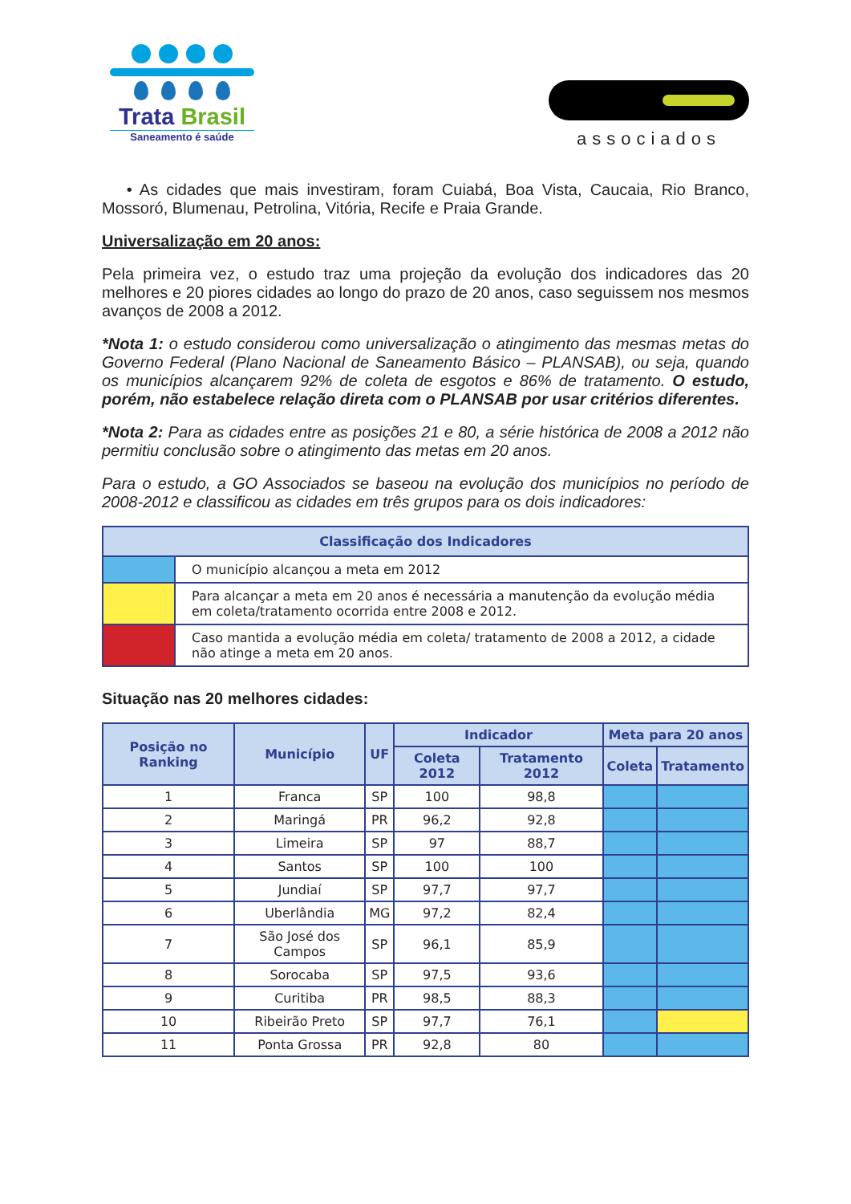Trata Brasil
Saneamento é saúde
associados
• As cidades que mais investiram, foram Cuiabá, Boa Vista, Caucaia, Rio Branco, Mossoró, Blumenau, Petrolina, Vitória, Recife e Praia Grande.
Universalização em 20 anos:
Pela primeira vez, o estudo traz uma projeção da evolução dos indicadores das 20 melhores e 20 piores cidades ao longo do prazo de 20 anos, caso seguissem nos mesmos avanços de 2008 a 2012.
*Nota 1: o estudo considerou como universalização o atingimento das mesmas metas do Governo Federal (Plano Nacional de Saneamento Básico – PLANSAB), ou seja, quando os municípios alcançarem 92% de coleta de esgotos e 86% de tratamento. O estudo, porém, não estabelece relação direta com o PLANSAB por usar critérios diferentes.
*Nota 2: Para as cidades entre as posições 21 e 80, a série histórica de 2008 a 2012 não permitiu conclusão sobre o atingimento das metas em 20 anos.
Para o estudo, a GO Associados se baseou na evolução dos municípios no período de 2008-2012 e classificou as cidades em três grupos para os dois indicadores:
| Classificação dos Indicadores | |
| --- | --- |
| | O município alcançou a meta em 2012 |
| | Para alcançar a meta em 20 anos é necessária a manutenção da evolução média em coleta/tratamento ocorrida entre 2008 e 2012. |
| | Caso mantida a evolução média em coleta/ tratamento de 2008 a 2012, a cidade não atinge a meta em 20 anos. |
Situação nas 20 melhores cidades:
| Posição no Ranking | Município | UF | Indicador | | Meta para 20 anos | |
| --- | --- | --- | --- | --- | --- | --- |
| | | | Coleta 2012 | Tratamento 2012 | Coleta | Tratamento |
| 1 | Franca | SP | 100 | 98,8 | | |
| 2 | Maringá | PR | 96,2 | 92,8 | | |
| 3 | Limeira | SP | 97 | 88,7 | | |
| 4 | Santos | SP | 100 | 100 | | |
| 5 | Jundiaí | SP | 97,7 | 97,7 | | |
| 6 | Uberlândia | MG | 97,2 | 82,4 | | |
| 7 | São José dos Campos | SP | 96,1 | 85,9 | | |
| 8 | Sorocaba | SP | 97,5 | 93,6 | | |
| 9 | Curitiba | PR | 98,5 | 88,3 | | |
| 10 | Ribeirão Preto | SP | 97,7 | 76,1 | | |
| 11 | Ponta Grossa | PR | 92,8 | 80 | | |